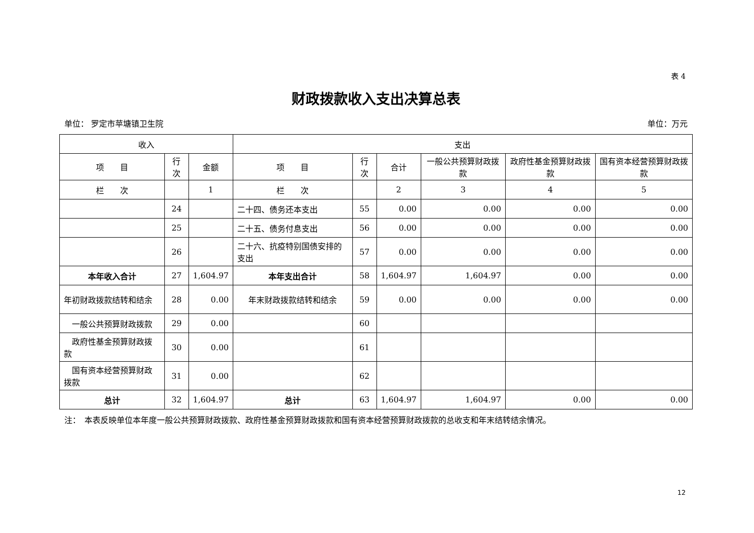表 4
财政拨款收入支出决算总表
单位： 罗定市苹塘镇卫生院 单位：万元
| 收入 | | | 支出 | | | | | |
| --- | --- | --- | --- | --- | --- | --- | --- | --- |
| 项 目 | 行次 | 金额 | 项 目 | 行次 | 合计 | 一般公共预算财政拨款 | 政府性基金预算财政拨款 | 国有资本经营预算财政拨款 |
| 栏 次 | | 1 | 栏 次 | | 2 | 3 | 4 | 5 |
| | 24 | | 二十四、债务还本支出 | 55 | 0.00 | 0.00 | 0.00 | 0.00 |
| | 25 | | 二十五、债务付息支出 | 56 | 0.00 | 0.00 | 0.00 | 0.00 |
| | 26 | | 二十六、抗疫特别国债安排的支出 | 57 | 0.00 | 0.00 | 0.00 | 0.00 |
| 本年收入合计 | 27 | 1,604.97 | 本年支出合计 | 58 | 1,604.97 | 1,604.97 | 0.00 | 0.00 |
| 年初财政拨款结转和结余 | 28 | 0.00 | 年末财政拨款结转和结余 | 59 | 0.00 | 0.00 | 0.00 | 0.00 |
| 一般公共预算财政拨款 | 29 | 0.00 | | 60 | | | | |
| 政府性基金预算财政拨款 | 30 | 0.00 | | 61 | | | | |
| 国有资本经营预算财政拨款 | 31 | 0.00 | | 62 | | | | |
| 总计 | 32 | 1,604.97 | 总计 | 63 | 1,604.97 | 1,604.97 | 0.00 | 0.00 |
注：　本表反映单位本年度一般公共预算财政拨款、政府性基金预算财政拨款和国有资本经营预算财政拨款的总收支和年末结转结余情况。
12